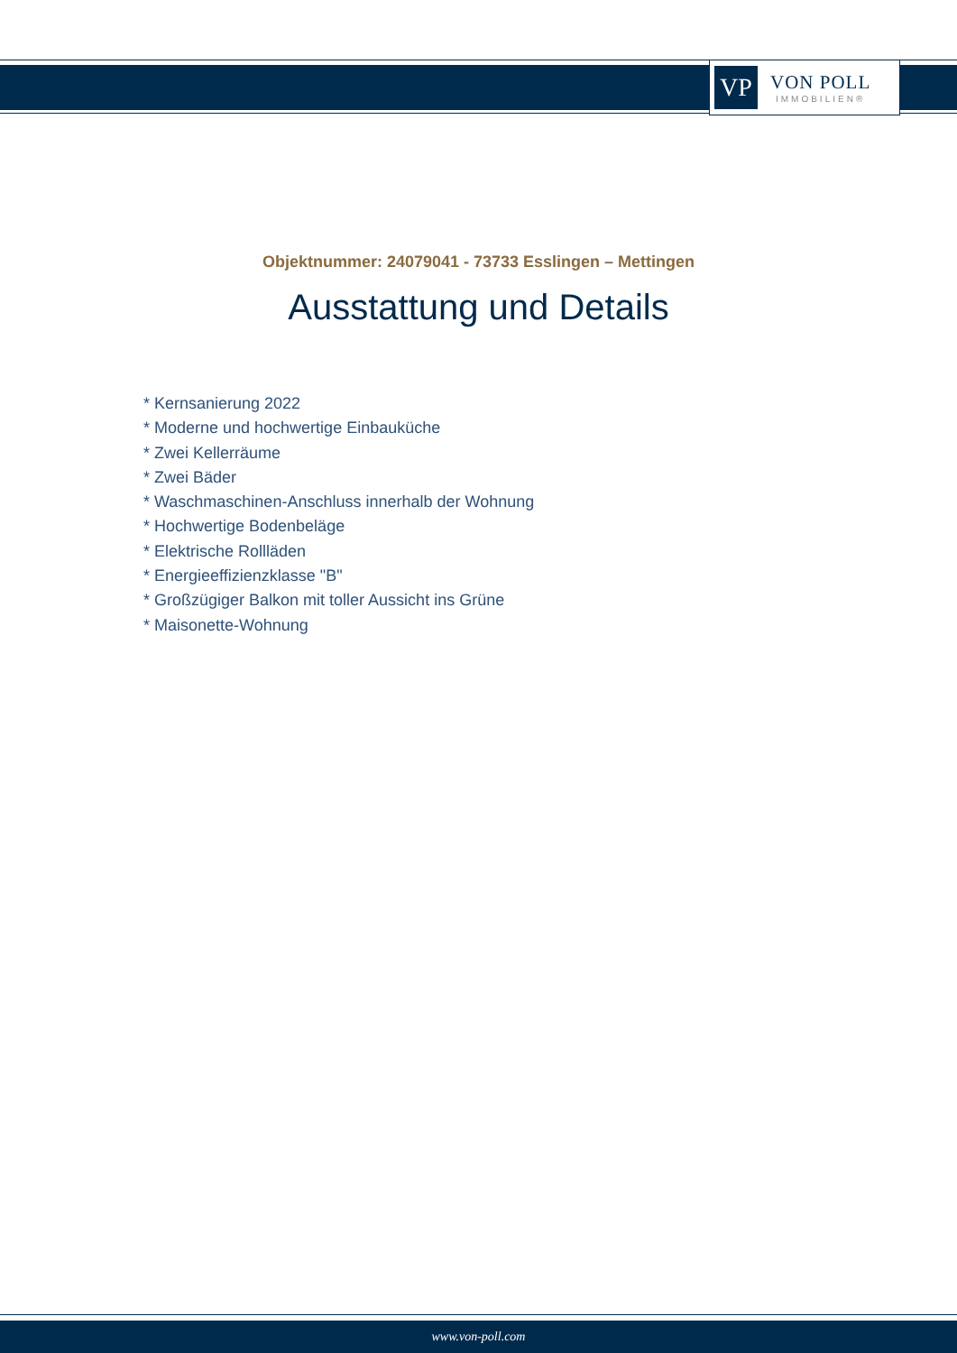VP
VON POLL
IMMOBILIEN®
Objektnummer: 24079041 - 73733 Esslingen – Mettingen
Ausstattung und Details
* Kernsanierung 2022
* Moderne und hochwertige Einbauküche
* Zwei Kellerräume
* Zwei Bäder
* Waschmaschinen-Anschluss innerhalb der Wohnung
* Hochwertige Bodenbeläge
* Elektrische Rollläden
* Energieeffizienzklasse "B"
* Großzügiger Balkon mit toller Aussicht ins Grüne
* Maisonette-Wohnung
www.von-poll.com